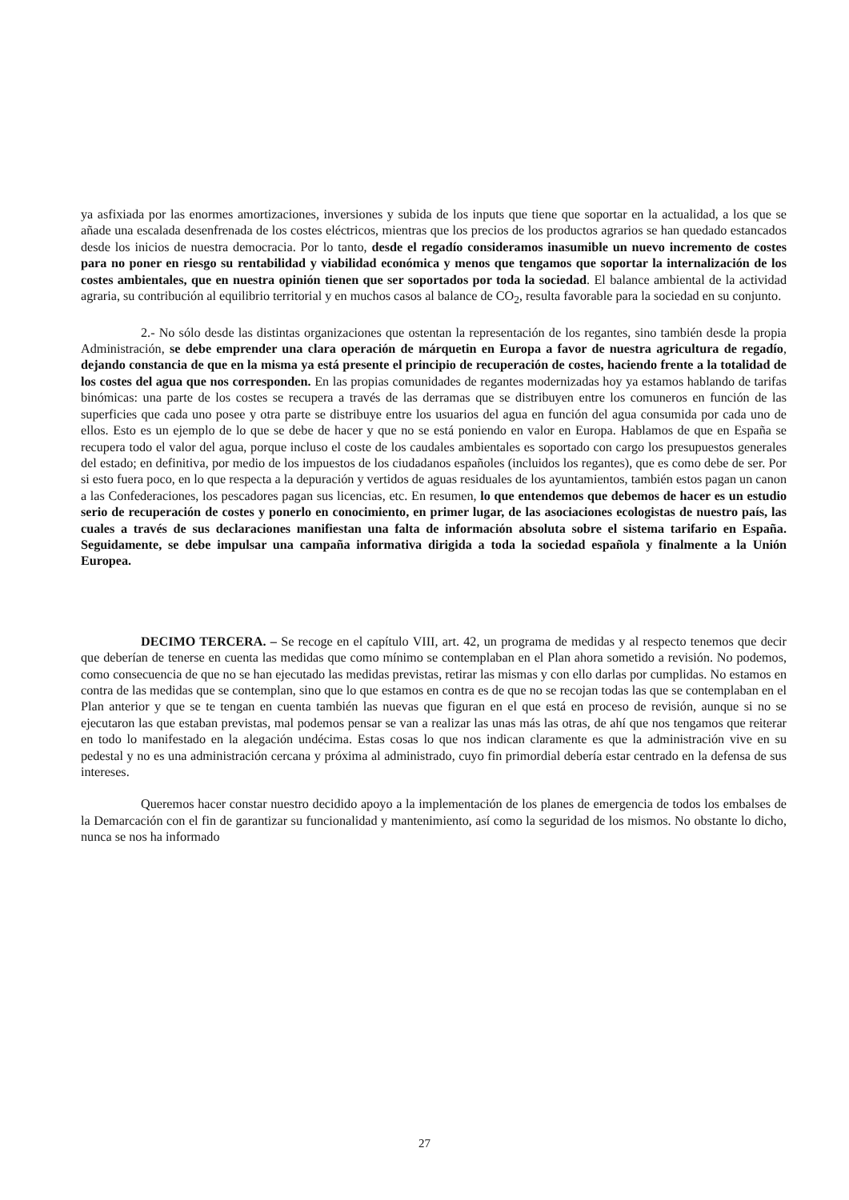ya asfixiada por las enormes amortizaciones, inversiones y subida de los inputs que tiene que soportar en la actualidad, a los que se añade una escalada desenfrenada de los costes eléctricos, mientras que los precios de los productos agrarios se han quedado estancados desde los inicios de nuestra democracia. Por lo tanto, desde el regadío consideramos inasumible un nuevo incremento de costes para no poner en riesgo su rentabilidad y viabilidad económica y menos que tengamos que soportar la internalización de los costes ambientales, que en nuestra opinión tienen que ser soportados por toda la sociedad. El balance ambiental de la actividad agraria, su contribución al equilibrio territorial y en muchos casos al balance de CO<sub>2</sub>, resulta favorable para la sociedad en su conjunto.
2.- No sólo desde las distintas organizaciones que ostentan la representación de los regantes, sino también desde la propia Administración, se debe emprender una clara operación de márquetin en Europa a favor de nuestra agricultura de regadío, dejando constancia de que en la misma ya está presente el principio de recuperación de costes, haciendo frente a la totalidad de los costes del agua que nos corresponden. En las propias comunidades de regantes modernizadas hoy ya estamos hablando de tarifas binómicas: una parte de los costes se recupera a través de las derramas que se distribuyen entre los comuneros en función de las superficies que cada uno posee y otra parte se distribuye entre los usuarios del agua en función del agua consumida por cada uno de ellos. Esto es un ejemplo de lo que se debe de hacer y que no se está poniendo en valor en Europa. Hablamos de que en España se recupera todo el valor del agua, porque incluso el coste de los caudales ambientales es soportado con cargo los presupuestos generales del estado; en definitiva, por medio de los impuestos de los ciudadanos españoles (incluidos los regantes), que es como debe de ser. Por si esto fuera poco, en lo que respecta a la depuración y vertidos de aguas residuales de los ayuntamientos, también estos pagan un canon a las Confederaciones, los pescadores pagan sus licencias, etc. En resumen, lo que entendemos que debemos de hacer es un estudio serio de recuperación de costes y ponerlo en conocimiento, en primer lugar, de las asociaciones ecologistas de nuestro país, las cuales a través de sus declaraciones manifiestan una falta de información absoluta sobre el sistema tarifario en España. Seguidamente, se debe impulsar una campaña informativa dirigida a toda la sociedad española y finalmente a la Unión Europea.
DECIMO TERCERA. – Se recoge en el capítulo VIII, art. 42, un programa de medidas y al respecto tenemos que decir que deberían de tenerse en cuenta las medidas que como mínimo se contemplaban en el Plan ahora sometido a revisión. No podemos, como consecuencia de que no se han ejecutado las medidas previstas, retirar las mismas y con ello darlas por cumplidas. No estamos en contra de las medidas que se contemplan, sino que lo que estamos en contra es de que no se recojan todas las que se contemplaban en el Plan anterior y que se te tengan en cuenta también las nuevas que figuran en el que está en proceso de revisión, aunque si no se ejecutaron las que estaban previstas, mal podemos pensar se van a realizar las unas más las otras, de ahí que nos tengamos que reiterar en todo lo manifestado en la alegación undécima. Estas cosas lo que nos indican claramente es que la administración vive en su pedestal y no es una administración cercana y próxima al administrado, cuyo fin primordial debería estar centrado en la defensa de sus intereses.
Queremos hacer constar nuestro decidido apoyo a la implementación de los planes de emergencia de todos los embalses de la Demarcación con el fin de garantizar su funcionalidad y mantenimiento, así como la seguridad de los mismos. No obstante lo dicho, nunca se nos ha informado
27